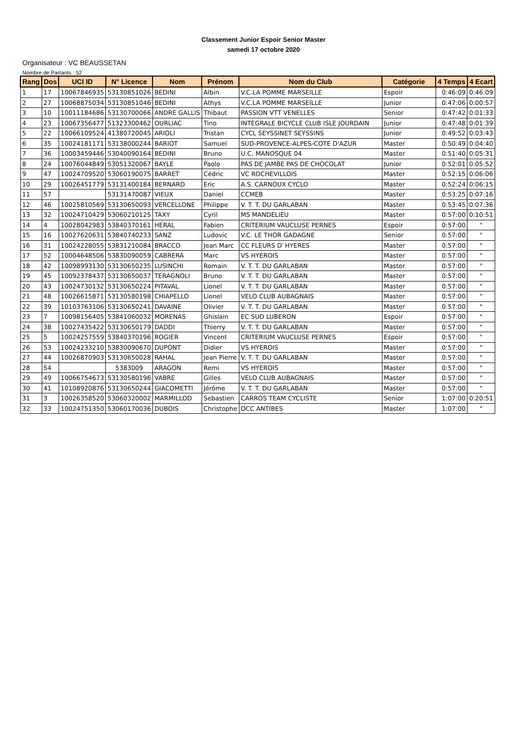Classement Junior Espoir Senior Master
samedi 17 octobre 2020
Organisateur : VC BEAUSSETAN
Nombre de Partants : 52
| Rang | Dos | UCI ID | N° Licence | Nom | Prénom | Nom du Club | Catégorie | 4 Temps | 4 Ecart |
| --- | --- | --- | --- | --- | --- | --- | --- | --- | --- |
| 1 | 17 | 10067846935 | 53130851026 | BEDINI | Albin | V.C.LA POMME MARSEILLE | Espoir | 0:46:09 | 0:46:09 |
| 2 | 27 | 10068875034 | 53130851046 | BEDINI | Athys | V.C.LA POMME MARSEILLE | Junior | 0:47:06 | 0:00:57 |
| 3 | 10 | 10011184686 | 53130700066 | ANDRE GALLIS | Thibaut | PASSION VTT VENELLES | Senior | 0:47:42 | 0:01:33 |
| 4 | 23 | 10067356477 | 51323300462 | OURLIAC | Tino | INTEGRALE BICYCLE CLUB ISLE JOURDAIN | Junior | 0:47:48 | 0:01:39 |
| 5 | 22 | 10066109524 | 41380720045 | ARIOLI | Tristan | CYCL SEYSSINET SEYSSINS | Junior | 0:49:52 | 0:03:43 |
| 6 | 35 | 10024181171 | 53138000244 | BARIOT | Samuel | SUD-PROVENCE-ALPES-COTE D'AZUR | Master | 0:50:49 | 0:04:40 |
| 7 | 36 | 10003459446 | 53040090164 | BEDINI | Bruno | U.C. MANOSQUE 04 | Master | 0:51:40 | 0:05:31 |
| 8 | 24 | 10076044849 | 53051320067 | BAYLE | Paolo | PAS DE JAMBE PAS DE CHOCOLAT | Junior | 0:52:01 | 0:05:52 |
| 9 | 47 | 10024709520 | 53060190075 | BARRET | Cédric | VC ROCHEVILLOIS | Master | 0:52:15 | 0:06:06 |
| 10 | 29 | 10026451779 | 53131400184 | BERNARD | Eric | A.S. CARNOUX CYCLO | Master | 0:52:24 | 0:06:15 |
| 11 | 57 | | 53131470087 | VIEUX | Daniel | CCMEB | Master | 0:53:25 | 0:07:16 |
| 12 | 46 | 10025810569 | 53130650093 | VERCELLONE | Philippe | V. T. T. DU GARLABAN | Master | 0:53:45 | 0:07:36 |
| 13 | 32 | 10024710429 | 53060210125 | TAXY | Cyril | MS MANDELIEU | Master | 0:57:00 | 0:10:51 |
| 14 | 4 | 10028042983 | 53840370161 | HERAL | Fabien | CRITERIUM VAUCLUSE PERNES | Espoir | 0:57:00 | " |
| 15 | 16 | 10027620631 | 53840740233 | SANZ | Ludovic | V.C. LE THOR GADAGNE | Senior | 0:57:00 | " |
| 16 | 31 | 10024228055 | 53831210084 | BRACCO | Jean Marc | CC FLEURS D`HYERES | Master | 0:57:00 | " |
| 17 | 52 | 10004648506 | 53830090059 | CABRERA | Marc | VS HYEROIS | Master | 0:57:00 | " |
| 18 | 42 | 10098993130 | 53130650235 | LUSINCHI | Romain | V. T. T. DU GARLABAN | Master | 0:57:00 | " |
| 19 | 45 | 10092378437 | 53130650037 | TERAGNOLI | Bruno | V. T. T. DU GARLABAN | Master | 0:57:00 | " |
| 20 | 43 | 10024730132 | 53130650224 | PITAVAL | Lionel | V. T. T. DU GARLABAN | Master | 0:57:00 | " |
| 21 | 48 | 10026615871 | 53130580198 | CHIAPELLO | Lionel | VELO CLUB AUBAGNAIS | Master | 0:57:00 | " |
| 22 | 39 | 10103763106 | 53130650241 | DAVAINE | Olivier | V. T. T. DU GARLABAN | Master | 0:57:00 | " |
| 23 | 7 | 10098156405 | 53841060032 | MORENAS | Ghislain | EC SUD LUBERON | Espoir | 0:57:00 | " |
| 24 | 38 | 10027435422 | 53130650179 | DADDI | Thierry | V. T. T. DU GARLABAN | Master | 0:57:00 | " |
| 25 | 5 | 10024257559 | 53840370196 | ROGIER | Vincent | CRITERIUM VAUCLUSE PERNES | Espoir | 0:57:00 | " |
| 26 | 53 | 10024233210 | 53830090670 | DUPONT | Didier | VS HYEROIS | Master | 0:57:00 | " |
| 27 | 44 | 10026870903 | 53130650028 | RAHAL | Jean Pierre | V. T. T. DU GARLABAN | Master | 0:57:00 | " |
| 28 | 54 | | 5383009 | ARAGON | Remi | VS HYEROIS | Master | 0:57:00 | " |
| 29 | 49 | 10066754673 | 53130580196 | VABRE | Gilles | VELO CLUB AUBAGNAIS | Master | 0:57:00 | " |
| 30 | 41 | 10108920876 | 53130650244 | GIACOMETTI | Jérôme | V. T. T. DU GARLABAN | Master | 0:57:00 | " |
| 31 | 3 | 10026358520 | 53060320002 | MARMILLOD | Sebastien | CARROS TEAM CYCLISTE | Senior | 1:07:00 | 0:20:51 |
| 32 | 33 | 10024751350 | 53060170036 | DUBOIS | Christophe | OCC ANTIBES | Master | 1:07:00 | " |